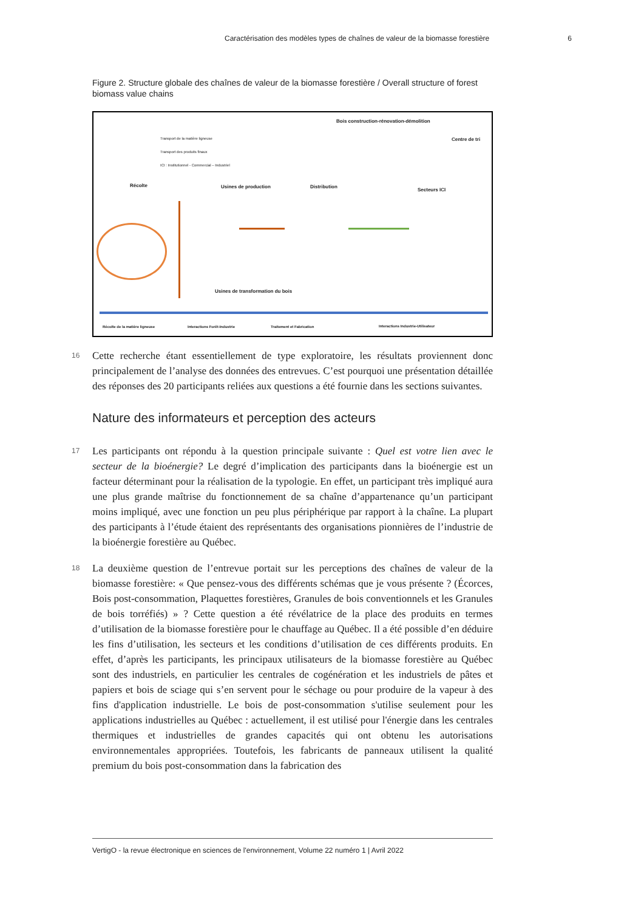Caractérisation des modèles types de chaînes de valeur de la biomasse forestière 6
Figure 2. Structure globale des chaînes de valeur de la biomasse forestière / Overall structure of forest biomass value chains
Bois construction-rénovation-démolition
Centre de tri
Transport de la matière ligneuse
Transport des produits finaux
ICI : Institutionnel - Commercial – Industriel
Récolte Usines de production Distribution
Secteurs ICI
Usines de transformation du bois
Récolte de la matière ligneuse Interactions Forêt-Industrie Traitement et Fabrication
Interactions Industrie-Utilisateur
16
Cette recherche étant essentiellement de type exploratoire, les résultats proviennent donc principalement de l’analyse des données des entrevues. C’est pourquoi une présentation détaillée des réponses des 20 participants reliées aux questions a été fournie dans les sections suivantes.
Nature des informateurs et perception des acteurs
17
Les participants ont répondu à la question principale suivante : Quel est votre lien avec le secteur de la bioénergie? Le degré d’implication des participants dans la bioénergie est un facteur déterminant pour la réalisation de la typologie. En effet, un participant très impliqué aura une plus grande maîtrise du fonctionnement de sa chaîne d’appartenance qu’un participant moins impliqué, avec une fonction un peu plus périphérique par rapport à la chaîne. La plupart des participants à l’étude étaient des représentants des organisations pionnières de l’industrie de la bioénergie forestière au Québec.
18
La deuxième question de l’entrevue portait sur les perceptions des chaînes de valeur de la biomasse forestière: « Que pensez-vous des différents schémas que je vous présente ? (Écorces, Bois post-consommation, Plaquettes forestières, Granules de bois conventionnels et les Granules de bois torréfiés) » ? Cette question a été révélatrice de la place des produits en termes d’utilisation de la biomasse forestière pour le chauffage au Québec. Il a été possible d’en déduire les fins d’utilisation, les secteurs et les conditions d’utilisation de ces différents produits. En effet, d’après les participants, les principaux utilisateurs de la biomasse forestière au Québec sont des industriels, en particulier les centrales de cogénération et les industriels de pâtes et papiers et bois de sciage qui s’en servent pour le séchage ou pour produire de la vapeur à des fins d'application industrielle. Le bois de post-consommation s'utilise seulement pour les applications industrielles au Québec : actuellement, il est utilisé pour l'énergie dans les centrales thermiques et industrielles de grandes capacités qui ont obtenu les autorisations environnementales appropriées. Toutefois, les fabricants de panneaux utilisent la qualité premium du bois post-consommation dans la fabrication des
VertigO - la revue électronique en sciences de l'environnement, Volume 22 numéro 1 | Avril 2022